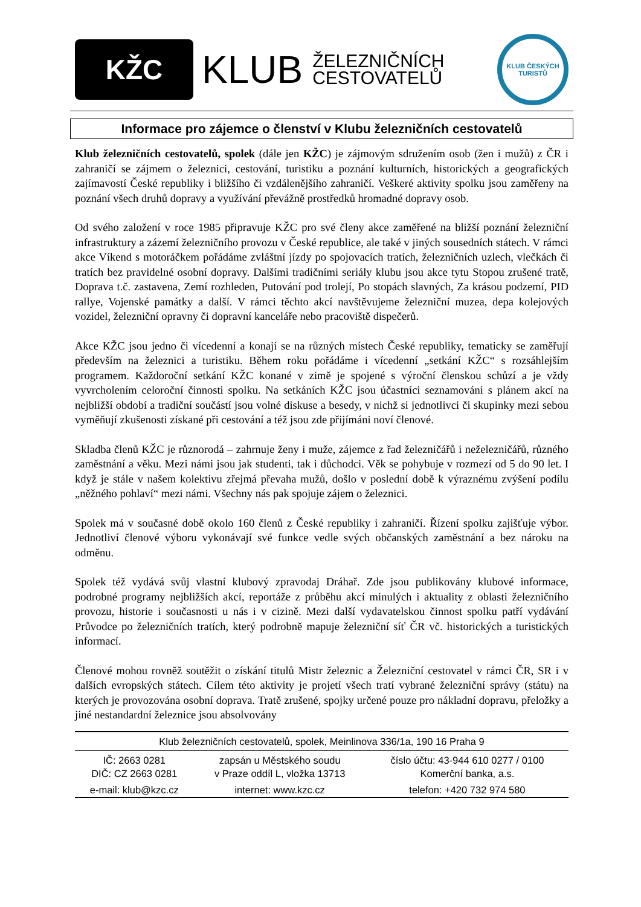KŽC
KLUB
ŽELEZNIČNÍCH
CESTOVATELŮ
KLUB ČESKÝCH TURISTŮ
Informace pro zájemce o členství v Klubu železničních cestovatelů
Klub železničních cestovatelů, spolek (dále jen KŽC) je zájmovým sdružením osob (žen i mužů) z ČR i zahraničí se zájmem o železnici, cestování, turistiku a poznání kulturních, historických a geografických zajímavostí České republiky i bližšího či vzdálenějšího zahraničí. Veškeré aktivity spolku jsou zaměřeny na poznání všech druhů dopravy a využívání převážně prostředků hromadné dopravy osob.
Od svého založení v roce 1985 připravuje KŽC pro své členy akce zaměřené na bližší poznání železniční infrastruktury a zázemí železničního provozu v České republice, ale také v jiných sousedních státech. V rámci akce Víkend s motoráčkem pořádáme zvláštní jízdy po spojovacích tratích, železničních uzlech, vlečkách či tratích bez pravidelné osobní dopravy. Dalšími tradičními seriály klubu jsou akce tytu Stopou zrušené tratě, Doprava t.č. zastavena, Zemí rozhleden, Putování pod trolejí, Po stopách slavných, Za krásou podzemí, PID rallye, Vojenské památky a další. V rámci těchto akcí navštěvujeme železniční muzea, depa kolejových vozidel, železniční opravny či dopravní kanceláře nebo pracoviště dispečerů.
Akce KŽC jsou jedno či vícedenní a konají se na různých místech České republiky, tematicky se zaměřují především na železnici a turistiku. Během roku pořádáme i vícedenní „setkání KŽC“ s rozsáhlejším programem. Každoroční setkání KŽC konané v zimě je spojené s výroční členskou schůzí a je vždy vyvrcholením celoroční činnosti spolku. Na setkáních KŽC jsou účastníci seznamováni s plánem akcí na nejbližší období a tradiční součástí jsou volné diskuse a besedy, v nichž si jednotlivci či skupinky mezi sebou vyměňují zkušenosti získané při cestování a též jsou zde přijímáni noví členové.
Skladba členů KŽC je různorodá – zahrnuje ženy i muže, zájemce z řad železničářů i neželezničářů, různého zaměstnání a věku. Mezi námi jsou jak studenti, tak i důchodci. Věk se pohybuje v rozmezí od 5 do 90 let. I když je stále v našem kolektivu zřejmá převaha mužů, došlo v poslední době k výraznému zvýšení podílu „něžného pohlaví“ mezi námi. Všechny nás pak spojuje zájem o železnici.
Spolek má v současné době okolo 160 členů z České republiky i zahraničí. Řízení spolku zajišťuje výbor. Jednotliví členové výboru vykonávají své funkce vedle svých občanských zaměstnání a bez nároku na odměnu.
Spolek též vydává svůj vlastní klubový zpravodaj Dráhař. Zde jsou publikovány klubové informace, podrobné programy nejbližších akcí, reportáže z průběhu akcí minulých i aktuality z oblasti železničního provozu, historie i současnosti u nás i v cizině. Mezi další vydavatelskou činnost spolku patří vydávání Průvodce po železničních tratích, který podrobně mapuje železniční síť ČR vč. historických a turistických informací.
Členové mohou rovněž soutěžit o získání titulů Mistr železnic a Železniční cestovatel v rámci ČR, SR i v dalších evropských státech. Cílem této aktivity je projetí všech tratí vybrané železniční správy (státu) na kterých je provozována osobní doprava. Tratě zrušené, spojky určené pouze pro nákladní dopravu, přeložky a jiné nestandardní železnice jsou absolvovány
| Klub železničních cestovatelů, spolek, Meinlinova 336/1a, 190 16 Praha 9 | | |
| IČ: 2663 0281 DIČ: CZ 2663 0281 | zapsán u Městského soudu v Praze oddíl L, vložka 13713 | číslo účtu: 43-944 610 0277 / 0100 Komerční banka, a.s. |
| e-mail: klub@kzc.cz | internet: www.kzc.cz | telefon: +420 732 974 580 |